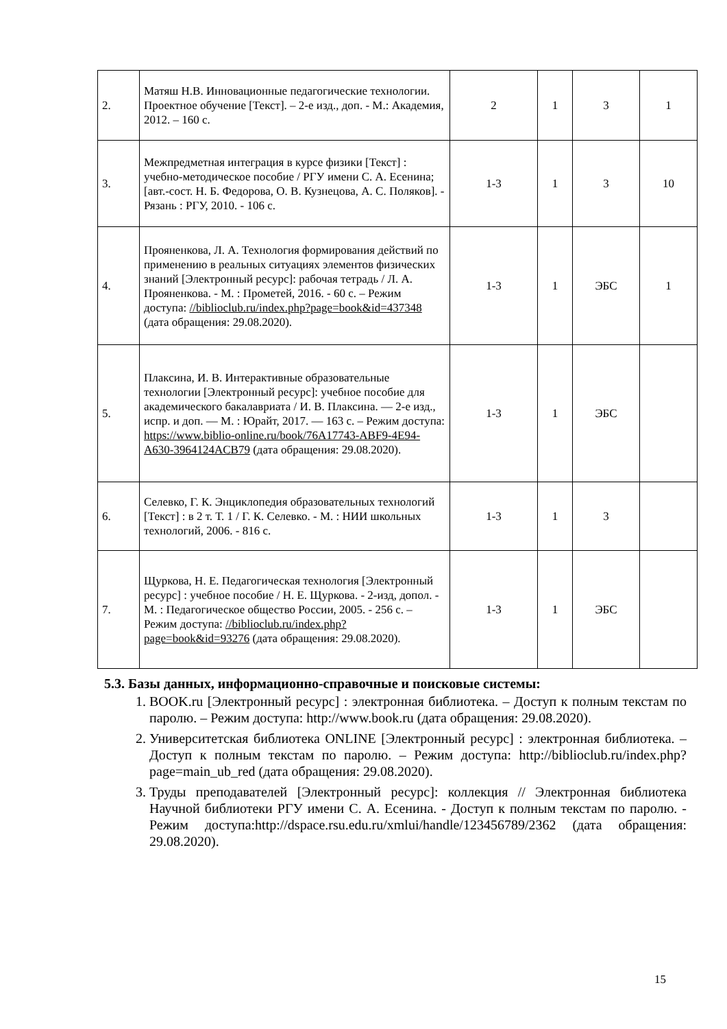| 2. | Матяш Н.В. Инновационные педагогические технологии. Проектное обучение [Текст]. – 2-е изд., доп. - М.: Академия, 2012. – 160 с. | 2 | 1 | 3 | 1 |
| 3. | Межпредметная интеграция в курсе физики [Текст] : учебно-методическое пособие / РГУ имени С. А. Есенина; [авт.-сост. Н. Б. Федорова, О. В. Кузнецова, А. С. Поляков]. - Рязань : РГУ, 2010. - 106 с. | 1-3 | 1 | 3 | 10 |
| 4. | Прояненкова, Л. А. Технология формирования действий по применению в реальных ситуациях элементов физических знаний [Электронный ресурс]: рабочая тетрадь / Л. А. Прояненкова. - М. : Прометей, 2016. - 60 с. – Режим доступа: //biblioclub.ru/index.php?page=book&id=437348 (дата обращения: 29.08.2020). | 1-3 | 1 | ЭБС | 1 |
| 5. | Плаксина, И. В. Интерактивные образовательные технологии [Электронный ресурс]: учебное пособие для академического бакалавриата / И. В. Плаксина. — 2-е изд., испр. и доп. — М. : Юрайт, 2017. — 163 с. – Режим доступа: https://www.biblio-online.ru/book/76A17743-ABF9-4E94-A630-3964124ACB79 (дата обращения: 29.08.2020). | 1-3 | 1 | ЭБС | |
| 6. | Селевко, Г. К. Энциклопедия образовательных технологий [Текст] : в 2 т. Т. 1 / Г. К. Селевко. - М. : НИИ школьных технологий, 2006. - 816 с. | 1-3 | 1 | 3 | |
| 7. | Щуркова, Н. Е. Педагогическая технология [Электронный ресурс] : учебное пособие / Н. Е. Щуркова. - 2-изд, допол. - М. : Педагогическое общество России, 2005. - 256 с. – Режим доступа: //biblioclub.ru/index.php?page=book&id=93276 (дата обращения: 29.08.2020). | 1-3 | 1 | ЭБС | |
5.3. Базы данных, информационно-справочные и поисковые системы:
1. BOOK.ru [Электронный ресурс] : электронная библиотека. – Доступ к полным текстам по паролю. – Режим доступа: http://www.book.ru (дата обращения: 29.08.2020).
2. Университетская библиотека ONLINE [Электронный ресурс] : электронная библиотека. – Доступ к полным текстам по паролю. – Режим доступа: http://biblioclub.ru/index.php?page=main_ub_red (дата обращения: 29.08.2020).
3. Труды преподавателей [Электронный ресурс]: коллекция // Электронная библиотека Научной библиотеки РГУ имени С. А. Есенина. - Доступ к полным текстам по паролю. - Режим доступа:http://dspace.rsu.edu.ru/xmlui/handle/123456789/2362 (дата обращения: 29.08.2020).
15